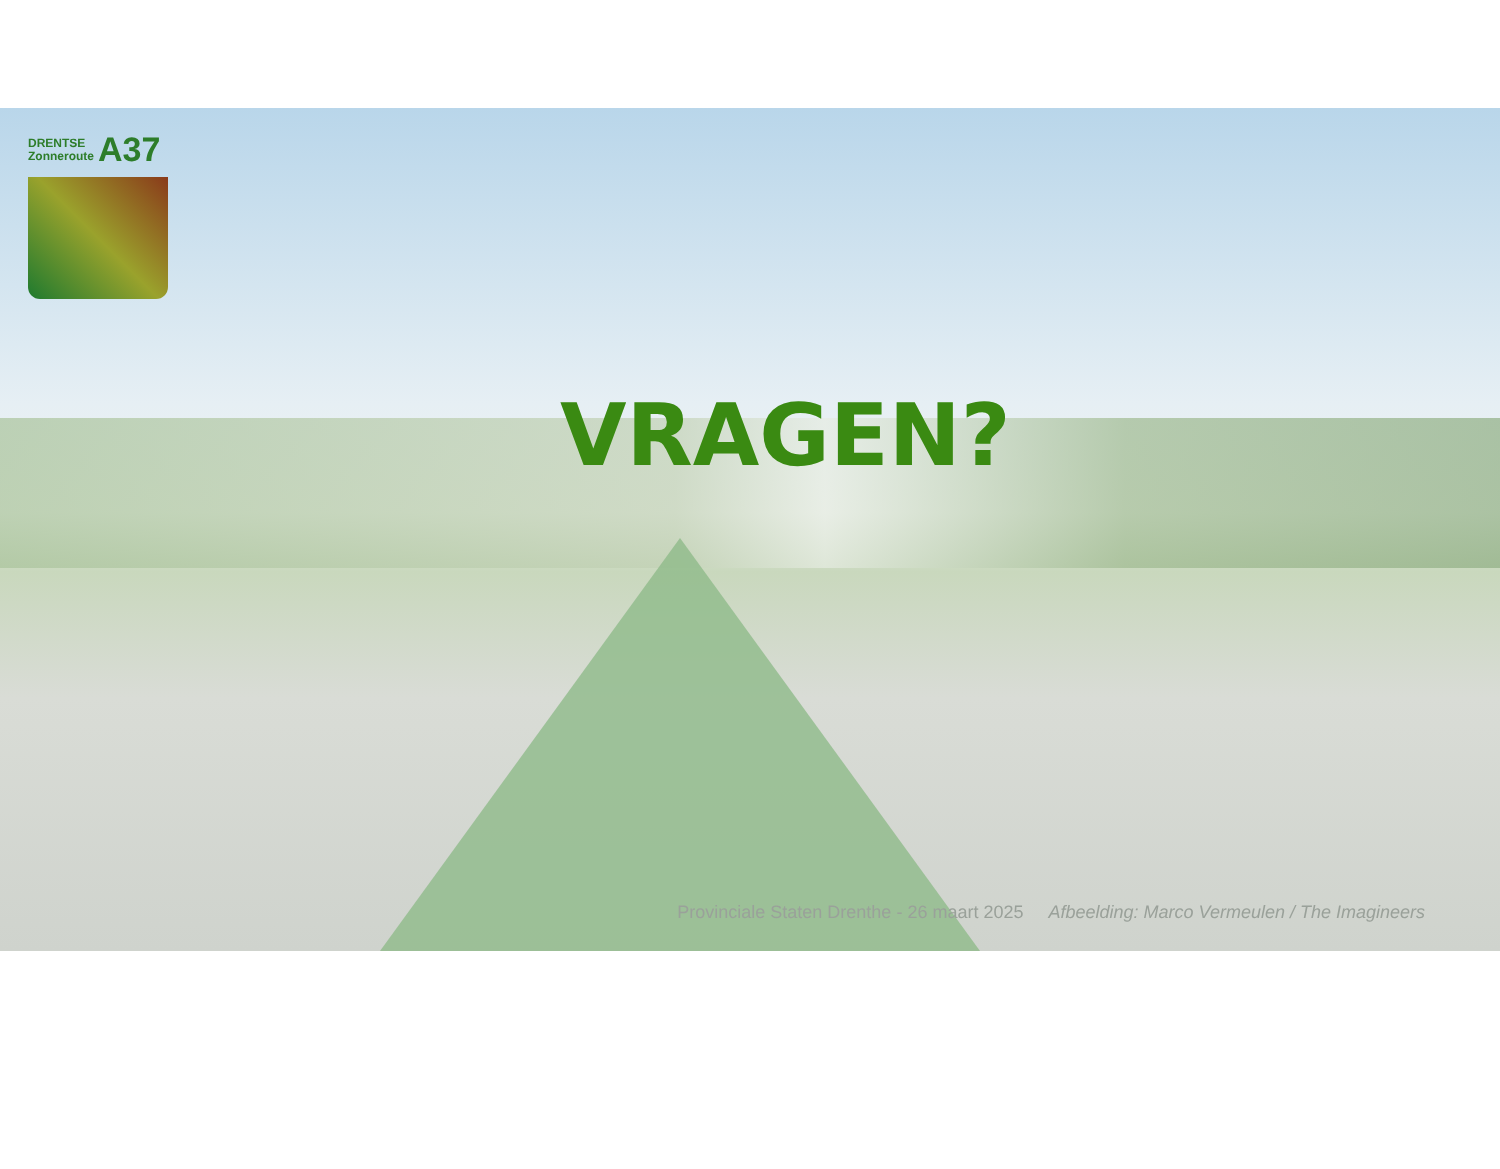DRENTSE
Zonneroute
A37
VRAGEN?
Provinciale Staten Drenthe - 26 maart 2025 Afbeelding: Marco Vermeulen / The Imagineers